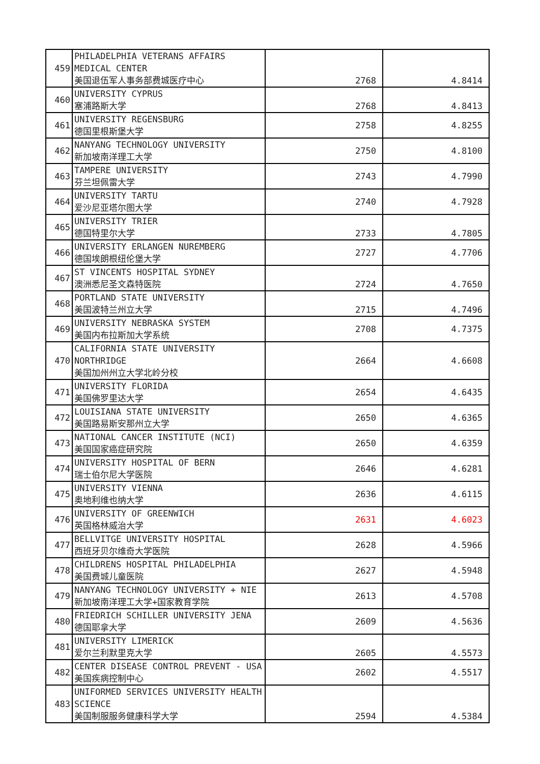| 459 | PHILADELPHIA VETERANS AFFAIRS MEDICAL CENTER 美国退伍军人事务部费城医疗中心 | 2768 | 4.8414 |
| 460 | UNIVERSITY CYPRUS 塞浦路斯大学 | 2768 | 4.8413 |
| 461 | UNIVERSITY REGENSBURG 德国里根斯堡大学 | 2758 | 4.8255 |
| 462 | NANYANG TECHNOLOGY UNIVERSITY 新加坡南洋理工大学 | 2750 | 4.8100 |
| 463 | TAMPERE UNIVERSITY 芬兰坦佩雷大学 | 2743 | 4.7990 |
| 464 | UNIVERSITY TARTU 爱沙尼亚塔尔图大学 | 2740 | 4.7928 |
| 465 | UNIVERSITY TRIER 德国特里尔大学 | 2733 | 4.7805 |
| 466 | UNIVERSITY ERLANGEN NUREMBERG 德国埃朗根纽伦堡大学 | 2727 | 4.7706 |
| 467 | ST VINCENTS HOSPITAL SYDNEY 澳洲悉尼圣文森特医院 | 2724 | 4.7650 |
| 468 | PORTLAND STATE UNIVERSITY 美国波特兰州立大学 | 2715 | 4.7496 |
| 469 | UNIVERSITY NEBRASKA SYSTEM 美国内布拉斯加大学系统 | 2708 | 4.7375 |
| 470 | CALIFORNIA STATE UNIVERSITY NORTHRIDGE 美国加州州立大学北岭分校 | 2664 | 4.6608 |
| 471 | UNIVERSITY FLORIDA 美国佛罗里达大学 | 2654 | 4.6435 |
| 472 | LOUISIANA STATE UNIVERSITY 美国路易斯安那州立大学 | 2650 | 4.6365 |
| 473 | NATIONAL CANCER INSTITUTE (NCI) 美国国家癌症研究院 | 2650 | 4.6359 |
| 474 | UNIVERSITY HOSPITAL OF BERN 瑞士伯尔尼大学医院 | 2646 | 4.6281 |
| 475 | UNIVERSITY VIENNA 奥地利维也纳大学 | 2636 | 4.6115 |
| 476 | UNIVERSITY OF GREENWICH 英国格林威治大学 | 2631 | 4.6023 |
| 477 | BELLVITGE UNIVERSITY HOSPITAL 西班牙贝尔维奇大学医院 | 2628 | 4.5966 |
| 478 | CHILDRENS HOSPITAL PHILADELPHIA 美国费城儿童医院 | 2627 | 4.5948 |
| 479 | NANYANG TECHNOLOGY UNIVERSITY + NIE 新加坡南洋理工大学+国家教育学院 | 2613 | 4.5708 |
| 480 | FRIEDRICH SCHILLER UNIVERSITY JENA 德国耶拿大学 | 2609 | 4.5636 |
| 481 | UNIVERSITY LIMERICK 爱尔兰利默里克大学 | 2605 | 4.5573 |
| 482 | CENTER DISEASE CONTROL PREVENT - USA 美国疾病控制中心 | 2602 | 4.5517 |
| 483 | UNIFORMED SERVICES UNIVERSITY HEALTH SCIENCE 美国制服服务健康科学大学 | 2594 | 4.5384 |